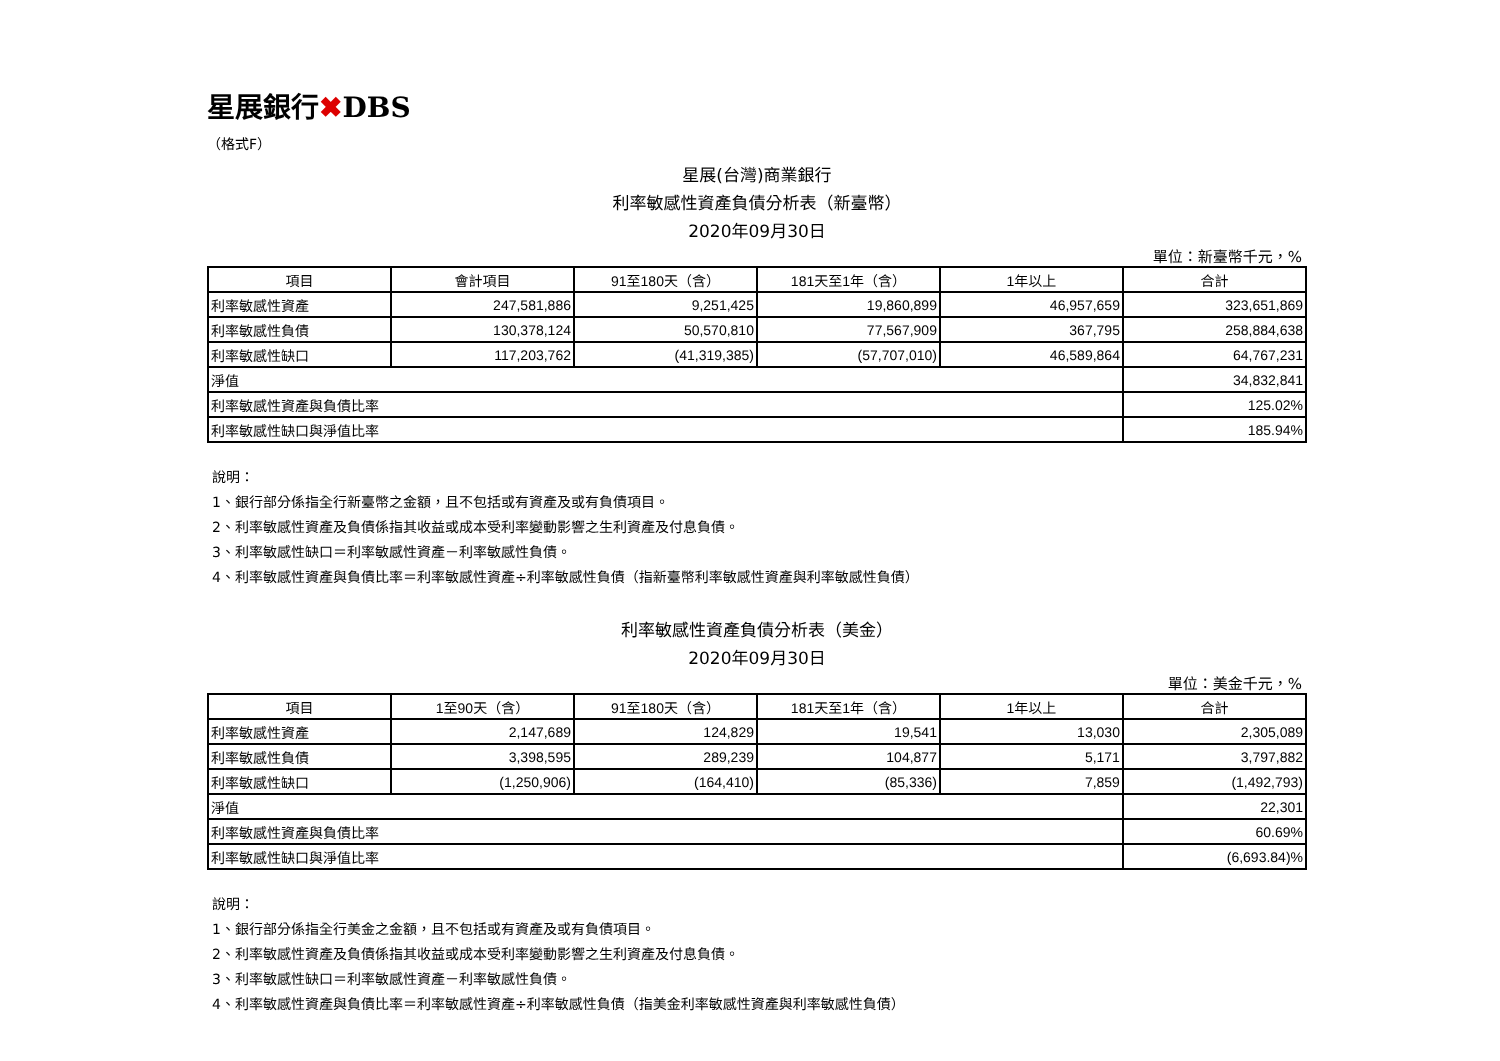星展銀行✖DBS
（格式F）
星展(台灣)商業銀行
利率敏感性資產負債分析表（新臺幣）
2020年09月30日
單位：新臺幣千元，%
| 項目 | 會計項目 | 91至180天（含） | 181天至1年（含） | 1年以上 | 合計 |
| --- | --- | --- | --- | --- | --- |
| 利率敏感性資產 | 247,581,886 | 9,251,425 | 19,860,899 | 46,957,659 | 323,651,869 |
| 利率敏感性負債 | 130,378,124 | 50,570,810 | 77,567,909 | 367,795 | 258,884,638 |
| 利率敏感性缺口 | 117,203,762 | (41,319,385) | (57,707,010) | 46,589,864 | 64,767,231 |
| 淨值 | | | | | 34,832,841 |
| 利率敏感性資產與負債比率 | | | | | 125.02% |
| 利率敏感性缺口與淨值比率 | | | | | 185.94% |
說明：
1、銀行部分係指全行新臺幣之金額，且不包括或有資產及或有負債項目。
2、利率敏感性資產及負債係指其收益或成本受利率變動影響之生利資產及付息負債。
3、利率敏感性缺口＝利率敏感性資產－利率敏感性負債。
4、利率敏感性資產與負債比率＝利率敏感性資產÷利率敏感性負債（指新臺幣利率敏感性資產與利率敏感性負債）
利率敏感性資產負債分析表（美金）
2020年09月30日
單位：美金千元，%
| 項目 | 1至90天（含） | 91至180天（含） | 181天至1年（含） | 1年以上 | 合計 |
| --- | --- | --- | --- | --- | --- |
| 利率敏感性資產 | 2,147,689 | 124,829 | 19,541 | 13,030 | 2,305,089 |
| 利率敏感性負債 | 3,398,595 | 289,239 | 104,877 | 5,171 | 3,797,882 |
| 利率敏感性缺口 | (1,250,906) | (164,410) | (85,336) | 7,859 | (1,492,793) |
| 淨值 | | | | | 22,301 |
| 利率敏感性資產與負債比率 | | | | | 60.69% |
| 利率敏感性缺口與淨值比率 | | | | | (6,693.84)% |
說明：
1、銀行部分係指全行美金之金額，且不包括或有資產及或有負債項目。
2、利率敏感性資產及負債係指其收益或成本受利率變動影響之生利資產及付息負債。
3、利率敏感性缺口＝利率敏感性資產－利率敏感性負債。
4、利率敏感性資產與負債比率＝利率敏感性資產÷利率敏感性負債（指美金利率敏感性資產與利率敏感性負債）